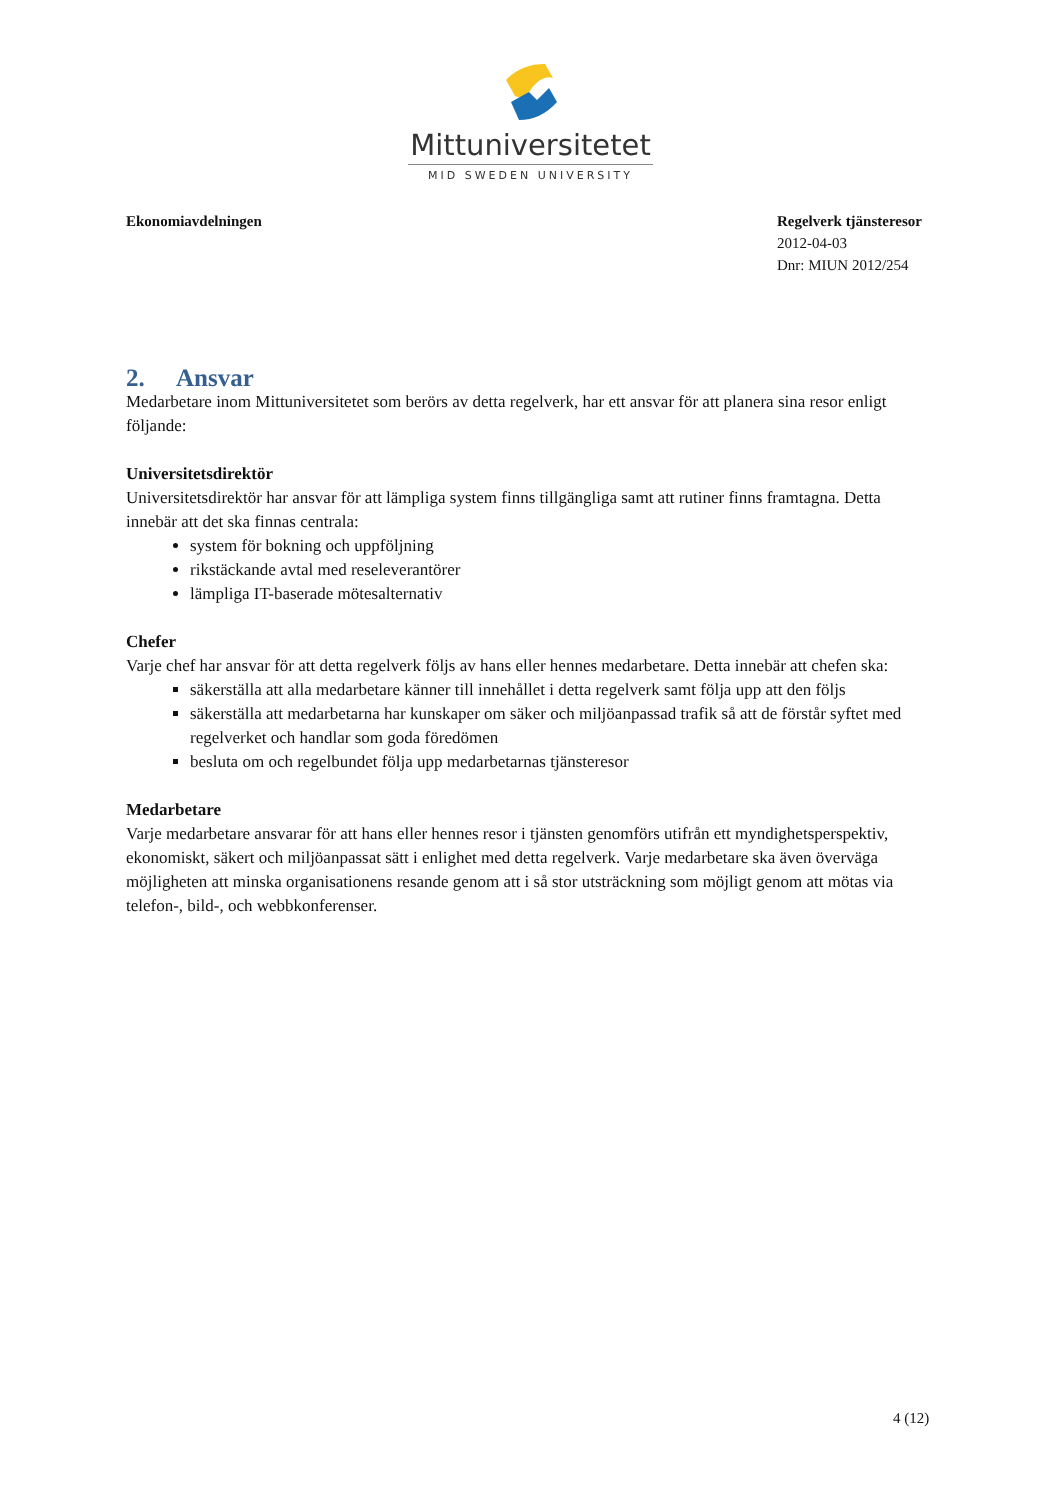Mittuniversitetet
MID SWEDEN UNIVERSITY
Ekonomiavdelningen Regelverk tjänsteresor
2012-04-03
Dnr: MIUN 2012/254
2. Ansvar
Medarbetare inom Mittuniversitetet som berörs av detta regelverk, har ett ansvar för att planera sina resor enligt följande:
Universitetsdirektör
Universitetsdirektör har ansvar för att lämpliga system finns tillgängliga samt att rutiner finns framtagna. Detta innebär att det ska finnas centrala:
system för bokning och uppföljning
rikstäckande avtal med reseleverantörer
lämpliga IT-baserade mötesalternativ
Chefer
Varje chef har ansvar för att detta regelverk följs av hans eller hennes medarbetare. Detta innebär att chefen ska:
säkerställa att alla medarbetare känner till innehållet i detta regelverk samt följa upp att den följs
säkerställa att medarbetarna har kunskaper om säker och miljöanpassad trafik så att de förstår syftet med regelverket och handlar som goda föredömen
besluta om och regelbundet följa upp medarbetarnas tjänsteresor
Medarbetare
Varje medarbetare ansvarar för att hans eller hennes resor i tjänsten genomförs utifrån ett myndighetsperspektiv, ekonomiskt, säkert och miljöanpassat sätt i enlighet med detta regelverk. Varje medarbetare ska även överväga möjligheten att minska organisationens resande genom att i så stor utsträckning som möjligt genom att mötas via telefon-, bild-, och webbkonferenser.
4 (12)